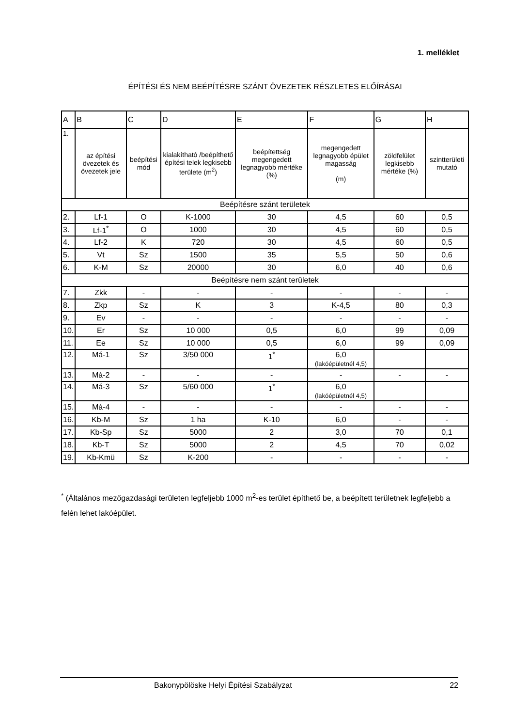1. melléklet
ÉPÍTÉSI ÉS NEM BEÉPÍTÉSRE SZÁNT ÖVEZETEK RÉSZLETES ELŐÍRÁSAI
| A | B | C | D | E | F | G | H |
| --- | --- | --- | --- | --- | --- | --- | --- |
| 1. | az építési övezetek és övezetek jele | beépítési mód | kialakítható /beépíthető építési telek legkisebb területe (m<sup>2</sup>) | beépítettség megengedett legnagyobb mértéke (%) | megengedett legnagyobb épület magasság (m) | zöldfelület legkisebb mértéke (%) | szintterületi mutató |
| Beépítésre szánt területek | | | | | | | |
| 2. | Lf-1 | O | K-1000 | 30 | 4,5 | 60 | 0,5 |
| 3. | Lf-1<sup>*</sup> | O | 1000 | 30 | 4,5 | 60 | 0,5 |
| 4. | Lf-2 | K | 720 | 30 | 4,5 | 60 | 0,5 |
| 5. | Vt | Sz | 1500 | 35 | 5,5 | 50 | 0,6 |
| 6. | K-M | Sz | 20000 | 30 | 6,0 | 40 | 0,6 |
| Beépítésre nem szánt területek | | | | | | | |
| 7. | Zkk | - | - | - | - | - | - |
| 8. | Zkp | Sz | K | 3 | K-4,5 | 80 | 0,3 |
| 9. | Ev | - | - | - | - | - | - |
| 10. | Er | Sz | 10 000 | 0,5 | 6,0 | 99 | 0,09 |
| 11. | Ee | Sz | 10 000 | 0,5 | 6,0 | 99 | 0,09 |
| 12. | Má-1 | Sz | 3/50 000 | 1<sup>*</sup> | 6,0 (lakóépületnél 4,5) | | |
| 13. | Má-2 | - | - | - | - | - | - |
| 14. | Má-3 | Sz | 5/60 000 | 1<sup>*</sup> | 6,0 (lakóépületnél 4,5) | | |
| 15. | Má-4 | - | - | - | - | - | - |
| 16. | Kb-M | Sz | 1 ha | K-10 | 6,0 | - | - |
| 17. | Kb-Sp | Sz | 5000 | 2 | 3,0 | 70 | 0,1 |
| 18. | Kb-T | Sz | 5000 | 2 | 4,5 | 70 | 0,02 |
| 19. | Kb-Kmü | Sz | K-200 | - | - | - | - |
<sup>*</sup> (Általános mezőgazdasági területen legfeljebb 1000 m<sup>2</sup>-es terület építhető be, a beépített területnek legfeljebb a felén lehet lakóépület.
Bakonypölöske Helyi Építési Szabályzat 22